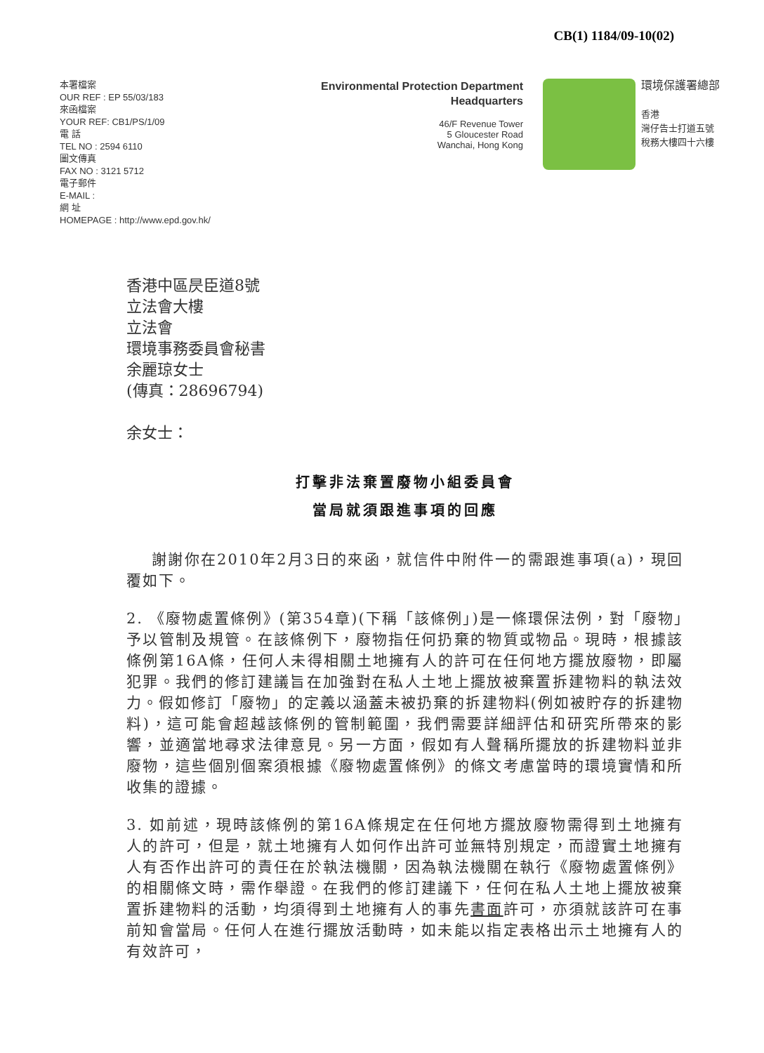CB(1) 1184/09-10(02)
本署檔案
OUR REF : EP 55/03/183
來函檔案
YOUR REF: CB1/PS/1/09
電 話
TEL NO : 2594 6110
圖文傳真
FAX NO : 3121 5712
電子郵件
E-MAIL :
網 址
HOMEPAGE : http://www.epd.gov.hk/
Environmental Protection Department
Headquarters
46/F Revenue Tower
5 Gloucester Road
Wanchai, Hong Kong
環境保護署總部
香港
灣仔告士打道五號
稅務大樓四十六樓
香港中區昃臣道8號
立法會大樓
立法會
環境事務委員會秘書
余麗琼女士
(傳真：28696794)
余女士：
打擊非法棄置廢物小組委員會
當局就須跟進事項的回應
謝謝你在2010年2月3日的來函，就信件中附件一的需跟進事項(a)，現回覆如下。
2. 《廢物處置條例》(第354章)(下稱「該條例」)是一條環保法例，對「廢物」予以管制及規管。在該條例下，廢物指任何扔棄的物質或物品。現時，根據該條例第16A條，任何人未得相關土地擁有人的許可在任何地方擺放廢物，即屬犯罪。我們的修訂建議旨在加強對在私人土地上擺放被棄置拆建物料的執法效力。假如修訂「廢物」的定義以涵蓋未被扔棄的拆建物料(例如被貯存的拆建物料)，這可能會超越該條例的管制範圍，我們需要詳細評估和研究所帶來的影響，並適當地尋求法律意見。另一方面，假如有人聲稱所擺放的拆建物料並非廢物，這些個別個案須根據《廢物處置條例》的條文考慮當時的環境實情和所收集的證據。
3. 如前述，現時該條例的第16A條規定在任何地方擺放廢物需得到土地擁有人的許可，但是，就土地擁有人如何作出許可並無特別規定，而證實土地擁有人有否作出許可的責任在於執法機關，因為執法機關在執行《廢物處置條例》的相關條文時，需作舉證。在我們的修訂建議下，任何在私人土地上擺放被棄置拆建物料的活動，均須得到土地擁有人的事先書面許可，亦須就該許可在事前知會當局。任何人在進行擺放活動時，如未能以指定表格出示土地擁有人的有效許可，